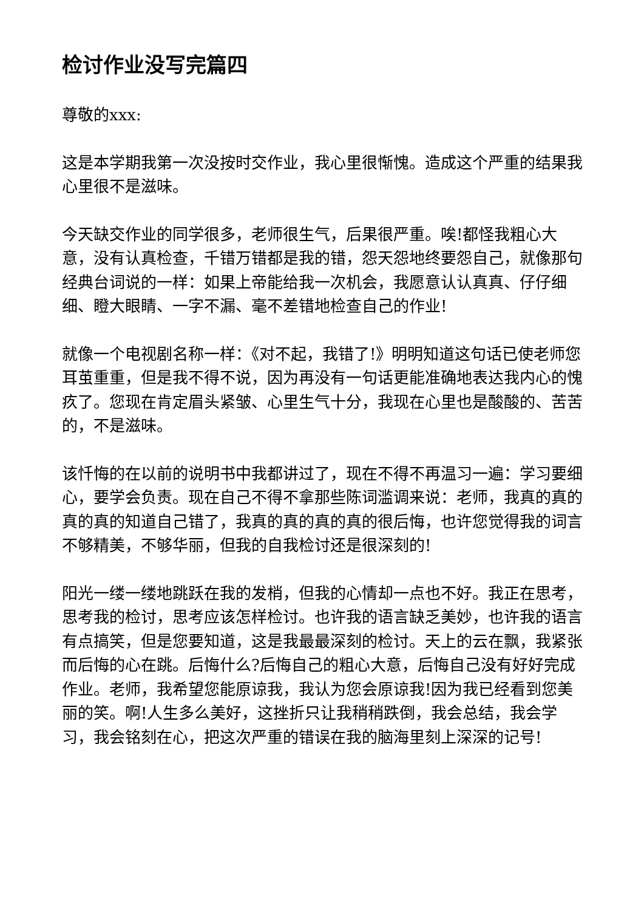检讨作业没写完篇四
尊敬的xxx:
这是本学期我第一次没按时交作业，我心里很惭愧。造成这个严重的结果我心里很不是滋味。
今天缺交作业的同学很多，老师很生气，后果很严重。唉!都怪我粗心大意，没有认真检查，千错万错都是我的错，怨天怨地终要怨自己，就像那句经典台词说的一样：如果上帝能给我一次机会，我愿意认认真真、仔仔细细、瞪大眼睛、一字不漏、毫不差错地检查自己的作业!
就像一个电视剧名称一样：《对不起，我错了!》明明知道这句话已使老师您耳茧重重，但是我不得不说，因为再没有一句话更能准确地表达我内心的愧疚了。您现在肯定眉头紧皱、心里生气十分，我现在心里也是酸酸的、苦苦的，不是滋味。
该忏悔的在以前的说明书中我都讲过了，现在不得不再温习一遍：学习要细心，要学会负责。现在自己不得不拿那些陈词滥调来说：老师，我真的真的真的真的知道自己错了，我真的真的真的真的很后悔，也许您觉得我的词言不够精美，不够华丽，但我的自我检讨还是很深刻的!
阳光一缕一缕地跳跃在我的发梢，但我的心情却一点也不好。我正在思考，思考我的检讨，思考应该怎样检讨。也许我的语言缺乏美妙，也许我的语言有点搞笑，但是您要知道，这是我最最深刻的检讨。天上的云在飘，我紧张而后悔的心在跳。后悔什么?后悔自己的粗心大意，后悔自己没有好好完成作业。老师，我希望您能原谅我，我认为您会原谅我!因为我已经看到您美丽的笑。啊!人生多么美好，这挫折只让我稍稍跌倒，我会总结，我会学习，我会铭刻在心，把这次严重的错误在我的脑海里刻上深深的记号!